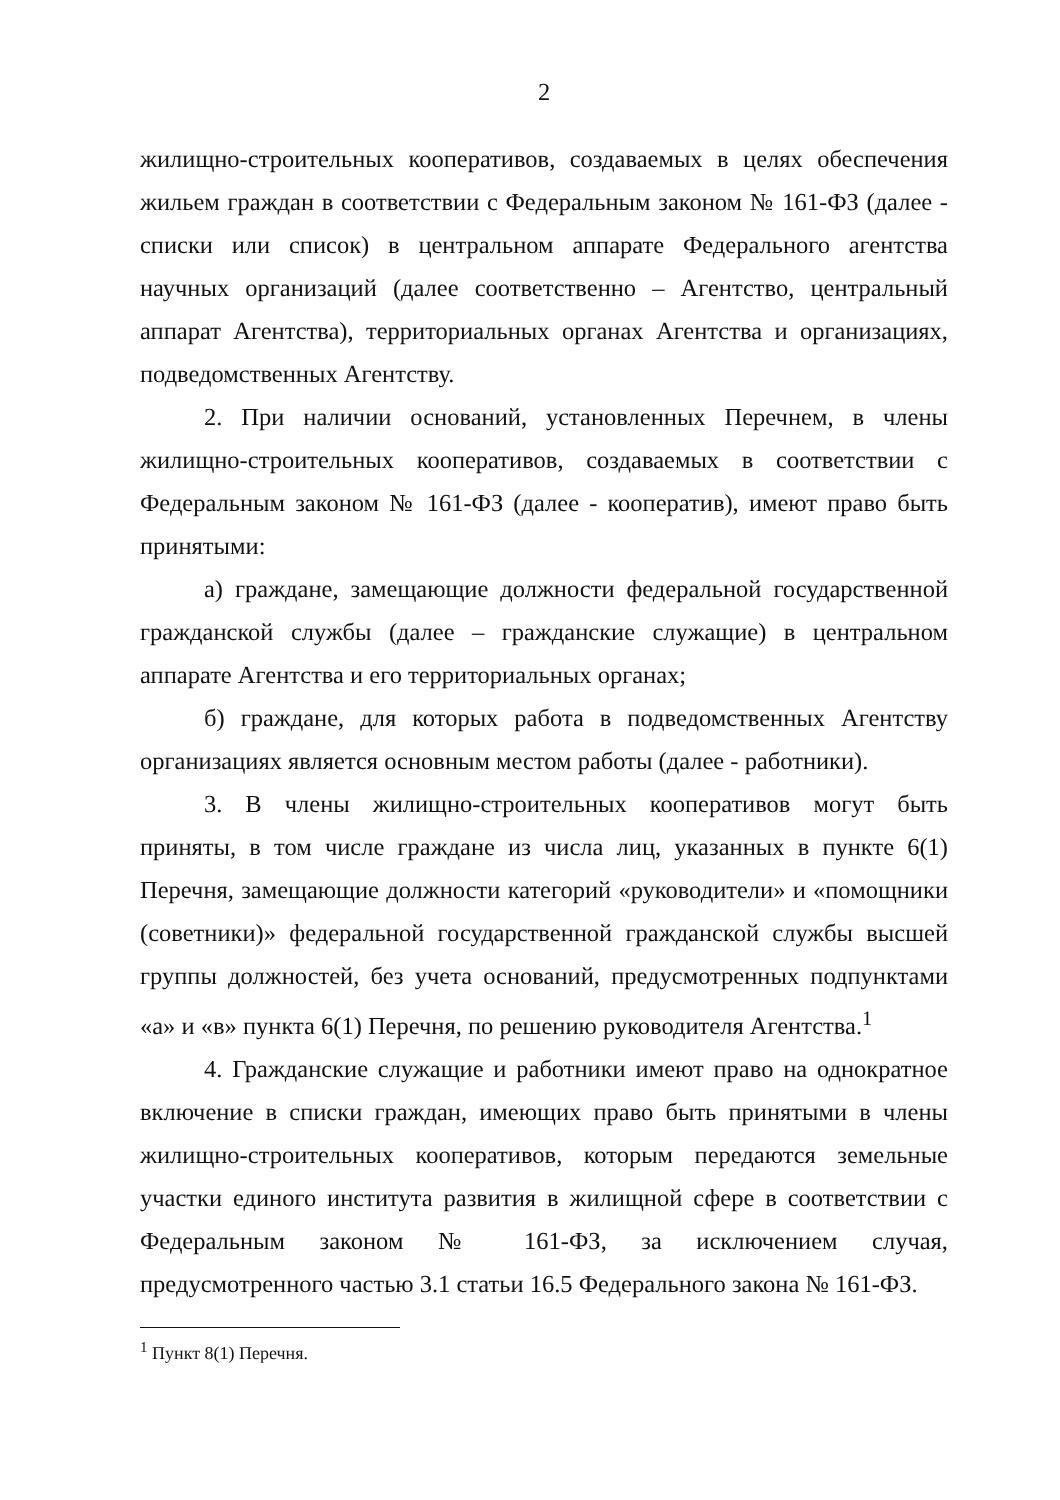2
жилищно-строительных кооперативов, создаваемых в целях обеспечения жильем граждан в соответствии с Федеральным законом № 161-ФЗ (далее - списки или список) в центральном аппарате Федерального агентства научных организаций (далее соответственно – Агентство, центральный аппарат Агентства), территориальных органах Агентства и организациях, подведомственных Агентству.
2. При наличии оснований, установленных Перечнем, в члены жилищно-строительных кооперативов, создаваемых в соответствии с Федеральным законом № 161-ФЗ (далее - кооператив), имеют право быть принятыми:
а) граждане, замещающие должности федеральной государственной гражданской службы (далее – гражданские служащие) в центральном аппарате Агентства и его территориальных органах;
б) граждане, для которых работа в подведомственных Агентству организациях является основным местом работы (далее - работники).
3. В члены жилищно-строительных кооперативов могут быть приняты, в том числе граждане из числа лиц, указанных в пункте 6(1) Перечня, замещающие должности категорий «руководители» и «помощники (советники)» федеральной государственной гражданской службы высшей группы должностей, без учета оснований, предусмотренных подпунктами «а» и «в» пункта 6(1) Перечня, по решению руководителя Агентства.<sup>1</sup>
4. Гражданские служащие и работники имеют право на однократное включение в списки граждан, имеющих право быть принятыми в члены жилищно-строительных кооперативов, которым передаются земельные участки единого института развития в жилищной сфере в соответствии с Федеральным законом № 161-ФЗ, за исключением случая, предусмотренного частью 3.1 статьи 16.5 Федерального закона № 161-ФЗ.
<sup>1</sup> Пункт 8(1) Перечня.